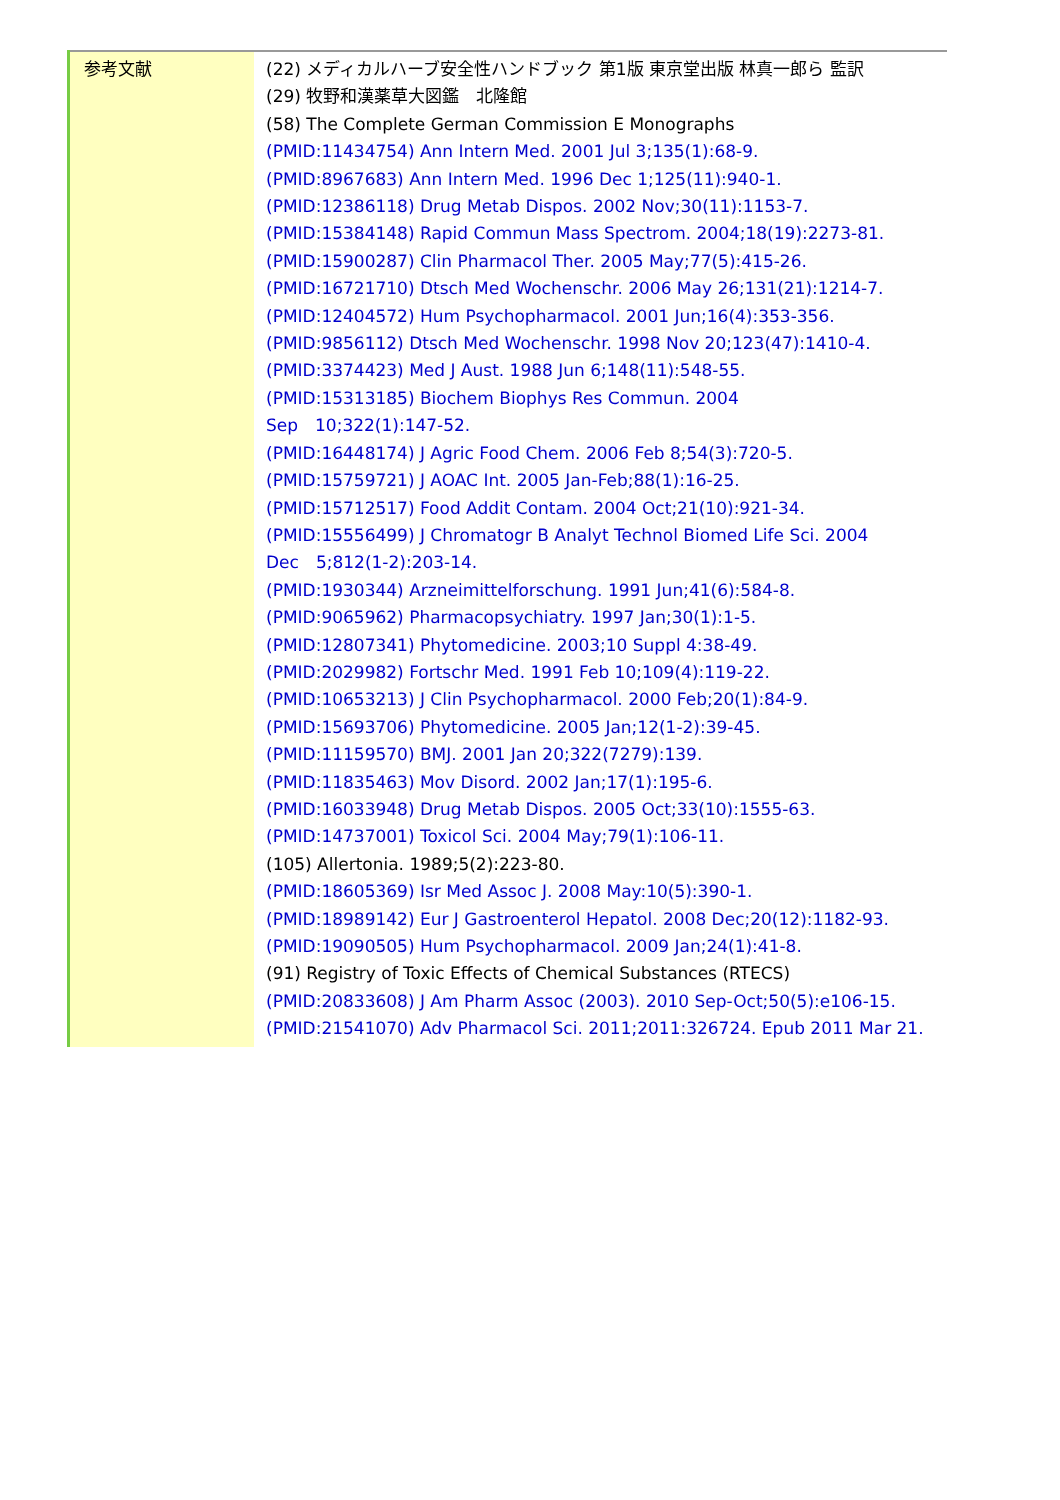| 参考文献 | (22) メディカルハーブ安全性ハンドブック 第1版 東京堂出版 林真一郎ら 監訳 (29) 牧野和漢薬草大図鑑 北隆館 (58) The Complete German Commission E Monographs (PMID:11434754) Ann Intern Med. 2001 Jul 3;135(1):68-9. (PMID:8967683) Ann Intern Med. 1996 Dec 1;125(11):940-1. (PMID:12386118) Drug Metab Dispos. 2002 Nov;30(11):1153-7. (PMID:15384148) Rapid Commun Mass Spectrom. 2004;18(19):2273-81. (PMID:15900287) Clin Pharmacol Ther. 2005 May;77(5):415-26. (PMID:16721710) Dtsch Med Wochenschr. 2006 May 26;131(21):1214-7. (PMID:12404572) Hum Psychopharmacol. 2001 Jun;16(4):353-356. (PMID:9856112) Dtsch Med Wochenschr. 1998 Nov 20;123(47):1410-4. (PMID:3374423) Med J Aust. 1988 Jun 6;148(11):548-55. (PMID:15313185) Biochem Biophys Res Commun. 2004 Sep 10;322(1):147-52. (PMID:16448174) J Agric Food Chem. 2006 Feb 8;54(3):720-5. (PMID:15759721) J AOAC Int. 2005 Jan-Feb;88(1):16-25. (PMID:15712517) Food Addit Contam. 2004 Oct;21(10):921-34. (PMID:15556499) J Chromatogr B Analyt Technol Biomed Life Sci. 2004 Dec 5;812(1-2):203-14. (PMID:1930344) Arzneimittelforschung. 1991 Jun;41(6):584-8. (PMID:9065962) Pharmacopsychiatry. 1997 Jan;30(1):1-5. (PMID:12807341) Phytomedicine. 2003;10 Suppl 4:38-49. (PMID:2029982) Fortschr Med. 1991 Feb 10;109(4):119-22. (PMID:10653213) J Clin Psychopharmacol. 2000 Feb;20(1):84-9. (PMID:15693706) Phytomedicine. 2005 Jan;12(1-2):39-45. (PMID:11159570) BMJ. 2001 Jan 20;322(7279):139. (PMID:11835463) Mov Disord. 2002 Jan;17(1):195-6. (PMID:16033948) Drug Metab Dispos. 2005 Oct;33(10):1555-63. (PMID:14737001) Toxicol Sci. 2004 May;79(1):106-11. (105) Allertonia. 1989;5(2):223-80. (PMID:18605369) Isr Med Assoc J. 2008 May:10(5):390-1. (PMID:18989142) Eur J Gastroenterol Hepatol. 2008 Dec;20(12):1182-93. (PMID:19090505) Hum Psychopharmacol. 2009 Jan;24(1):41-8. (91) Registry of Toxic Effects of Chemical Substances (RTECS) (PMID:20833608) J Am Pharm Assoc (2003). 2010 Sep-Oct;50(5):e106-15. (PMID:21541070) Adv Pharmacol Sci. 2011;2011:326724. Epub 2011 Mar 21. |